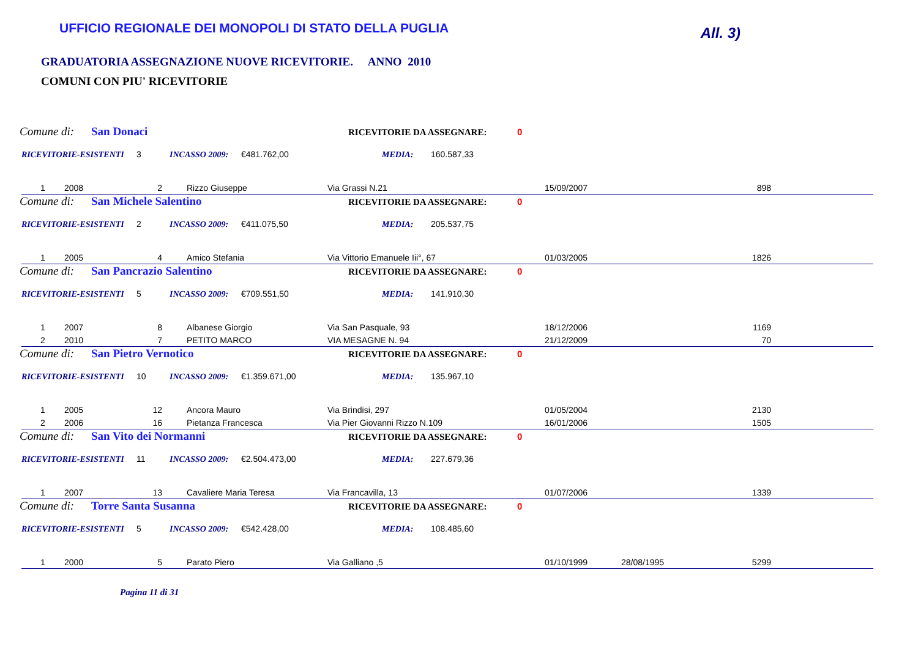UFFICIO REGIONALE DEI MONOPOLI DI STATO DELLA PUGLIA
All. 3)
GRADUATORIA ASSEGNAZIONE NUOVE RICEVITORIE. ANNO 2010
COMUNI CON PIU' RICEVITORIE
Comune di: San Donaci RICEVITORIE DA ASSEGNARE: 0
RICEVITORIE-ESISTENTI 3 INCASSO 2009: €481.762,00 MEDIA: 160.587,33
| 1 | 2008 | 2 | Rizzo Giuseppe | Via Grassi N.21 | 15/09/2007 | | 898 |
Comune di: San Michele Salentino RICEVITORIE DA ASSEGNARE: 0
RICEVITORIE-ESISTENTI 2 INCASSO 2009: €411.075,50 MEDIA: 205.537,75
| 1 | 2005 | 4 | Amico Stefania | Via Vittorio Emanuele Iii°, 67 | 01/03/2005 | | 1826 |
Comune di: San Pancrazio Salentino RICEVITORIE DA ASSEGNARE: 0
RICEVITORIE-ESISTENTI 5 INCASSO 2009: €709.551,50 MEDIA: 141.910,30
| 1 | 2007 | 8 | Albanese Giorgio | Via San Pasquale, 93 | 18/12/2006 | | 1169 |
| 2 | 2010 | 7 | PETITO MARCO | VIA MESAGNE N. 94 | 21/12/2009 | | 70 |
Comune di: San Pietro Vernotico RICEVITORIE DA ASSEGNARE: 0
RICEVITORIE-ESISTENTI 10 INCASSO 2009: €1.359.671,00 MEDIA: 135.967,10
| 1 | 2005 | 12 | Ancora Mauro | Via Brindisi, 297 | 01/05/2004 | | 2130 |
| 2 | 2006 | 16 | Pietanza Francesca | Via Pier Giovanni Rizzo N.109 | 16/01/2006 | | 1505 |
Comune di: San Vito dei Normanni RICEVITORIE DA ASSEGNARE: 0
RICEVITORIE-ESISTENTI 11 INCASSO 2009: €2.504.473,00 MEDIA: 227.679,36
| 1 | 2007 | 13 | Cavaliere Maria Teresa | Via Francavilla, 13 | 01/07/2006 | | 1339 |
Comune di: Torre Santa Susanna RICEVITORIE DA ASSEGNARE: 0
RICEVITORIE-ESISTENTI 5 INCASSO 2009: €542.428,00 MEDIA: 108.485,60
| 1 | 2000 | 5 | Parato Piero | Via Galliano ,5 | 01/10/1999 | 28/08/1995 | 5299 |
Pagina 11 di 31